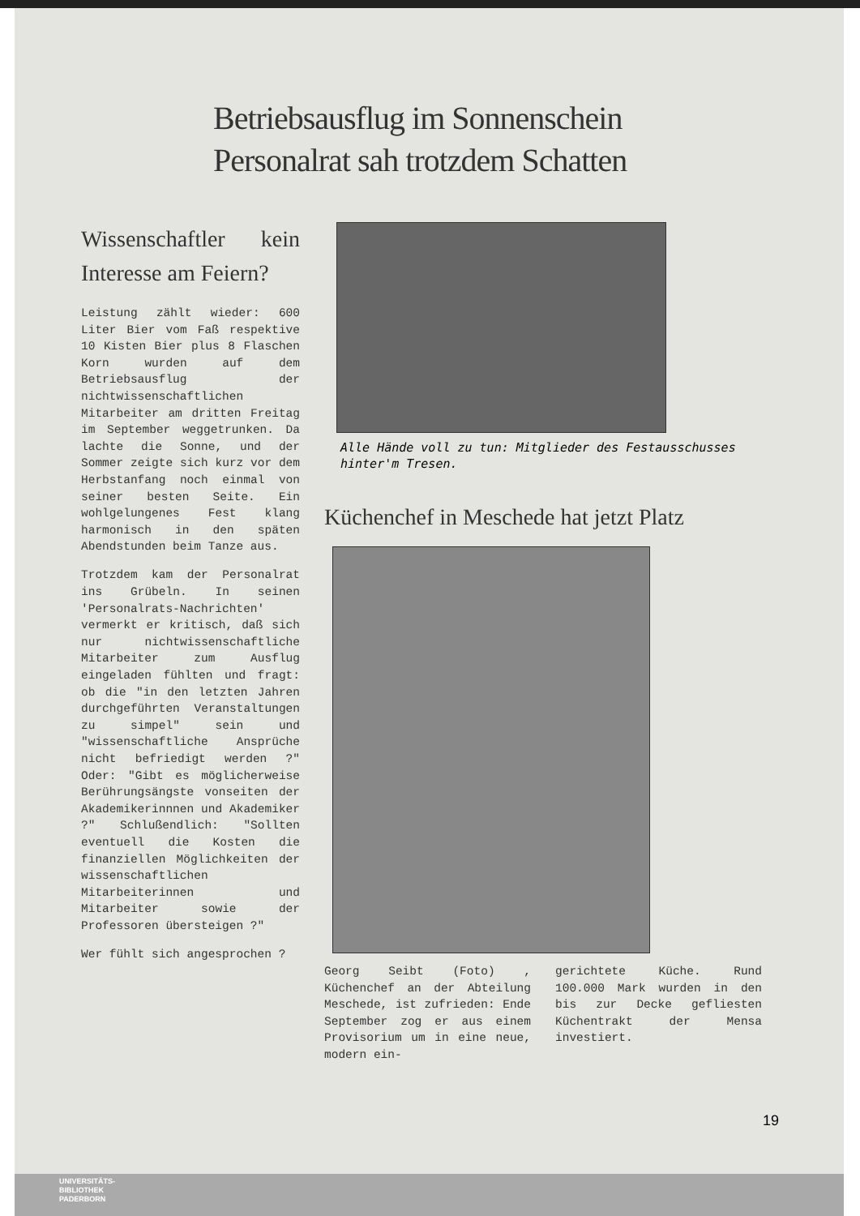Betriebsausflug im Sonnenschein
Personalrat sah trotzdem Schatten
Wissenschaftler kein Interesse am Feiern?
Leistung zählt wieder: 600 Liter Bier vom Faß respektive 10 Kisten Bier plus 8 Flaschen Korn wurden auf dem Betriebsausflug der nichtwissenschaftlichen Mitarbeiter am dritten Freitag im September weggetrunken. Da lachte die Sonne, und der Sommer zeigte sich kurz vor dem Herbstanfang noch einmal von seiner besten Seite. Ein wohlgelungenes Fest klang harmonisch in den späten Abendstunden beim Tanze aus.
Trotzdem kam der Personalrat ins Grübeln. In seinen 'Personalrats-Nachrichten' vermerkt er kritisch, daß sich nur nichtwissenschaftliche Mitarbeiter zum Ausflug eingeladen fühlten und fragt: ob die "in den letzten Jahren durchgeführten Veranstaltungen zu simpel" sein und "wissenschaftliche Ansprüche nicht befriedigt werden ?" Oder: "Gibt es möglicherweise Berührungsängste vonseiten der Akademikerinnnen und Akademiker ?" Schlußendlich: "Sollten eventuell die Kosten die finanziellen Möglichkeiten der wissenschaftlichen Mitarbeiterinnen und Mitarbeiter sowie der Professoren übersteigen ?"
Wer fühlt sich angesprochen ?
Alle Hände voll zu tun: Mitglieder des Festausschusses hinter'm Tresen.
Küchenchef in Meschede hat jetzt Platz
Georg Seibt (Foto) , Küchenchef an der Abteilung Meschede, ist zufrieden: Ende September zog er aus einem Provisorium um in eine neue, modern ein-
gerichtete Küche. Rund 100.000 Mark wurden in den bis zur Decke gefliesten Küchentrakt der Mensa investiert.
19
UNIVERSITÄTS-
BIBLIOTHEK
PADERBORN